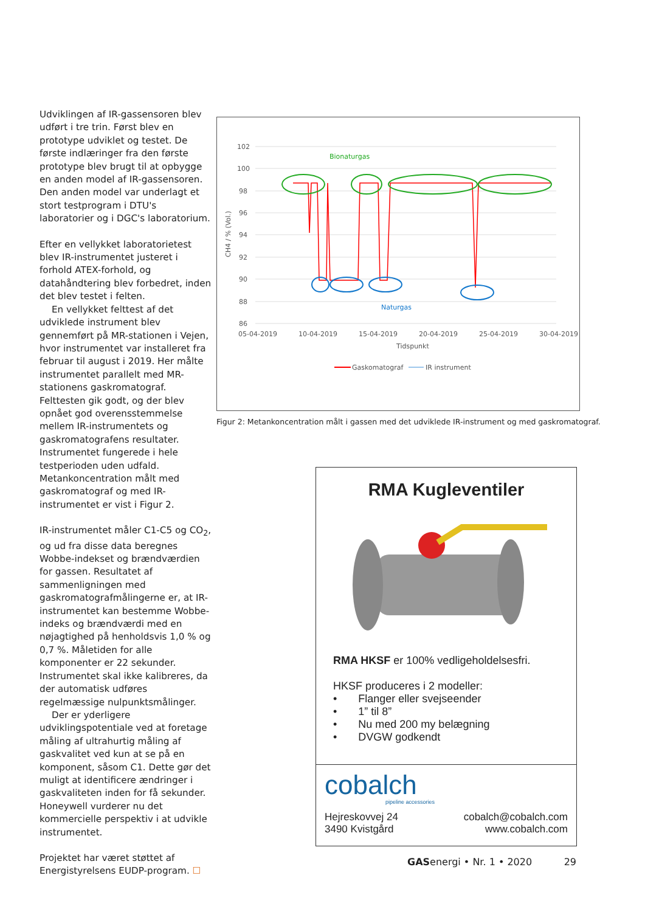Udviklingen af IR-gassensoren blev udført i tre trin. Først blev en prototype udviklet og testet. De første indlæringer fra den første prototype blev brugt til at opbygge en anden model af IR-gassensoren. Den anden model var underlagt et stort testprogram i DTU's laboratorier og i DGC's laboratorium.
Efter en vellykket laboratorietest blev IR-instrumentet justeret i forhold ATEX-forhold, og datahåndtering blev forbedret, inden det blev testet i felten.
En vellykket felttest af det udviklede instrument blev gennemført på MR-stationen i Vejen, hvor instrumentet var installeret fra februar til august i 2019. Her målte instrumentet parallelt med MR-stationens gaskromatograf. Felttesten gik godt, og der blev opnået god overensstemmelse mellem IR-instrumentets og gaskromatografens resultater. Instrumentet fungerede i hele testperioden uden udfald. Metankoncentration målt med gaskromatograf og med IR-instrumentet er vist i Figur 2.
IR-instrumentet måler C1-C5 og CO<sub>2</sub>, og ud fra disse data beregnes Wobbe-indekset og brændværdien for gassen. Resultatet af sammenligningen med gaskromatografmålingerne er, at IR-instrumentet kan bestemme Wobbe-indeks og brændværdi med en nøjagtighed på henholdsvis 1,0 % og 0,7 %. Måletiden for alle komponenter er 22 sekunder. Instrumentet skal ikke kalibreres, da der automatisk udføres regelmæssige nulpunktsmålinger.
Der er yderligere udviklingspotentiale ved at foretage måling af ultrahurtig måling af gaskvalitet ved kun at se på en komponent, såsom C1. Dette gør det muligt at identificere ændringer i gaskvaliteten inden for få sekunder. Honeywell vurderer nu det kommercielle perspektiv i at udvikle instrumentet.
Projektet har været støttet af Energistyrelsens EUDP-program. ☐
102
100
98
96
94
92
90
88
86
05-04-2019
10-04-2019
15-04-2019
20-04-2019
25-04-2019
30-04-2019
Tidspunkt
CH4 / % (Vol.)
Gaskomatograf
IR instrument
Bionaturgas
Naturgas
Figur 2: Metankoncentration målt i gassen med det udviklede IR-instrument og med gaskromatograf.
RMA Kugleventiler
RMA HKSF er 100% vedligeholdelsesfri.
HKSF produceres i 2 modeller:
• Flanger eller svejseender
• 1” til 8”
• Nu med 200 my belægning
• DVGW godkendt
cobalch
pipeline accessories
Hejreskovvej 24
3490 Kvistgård
cobalch@cobalch.com
www.cobalch.com
GASenergi • Nr. 1 • 2020 29